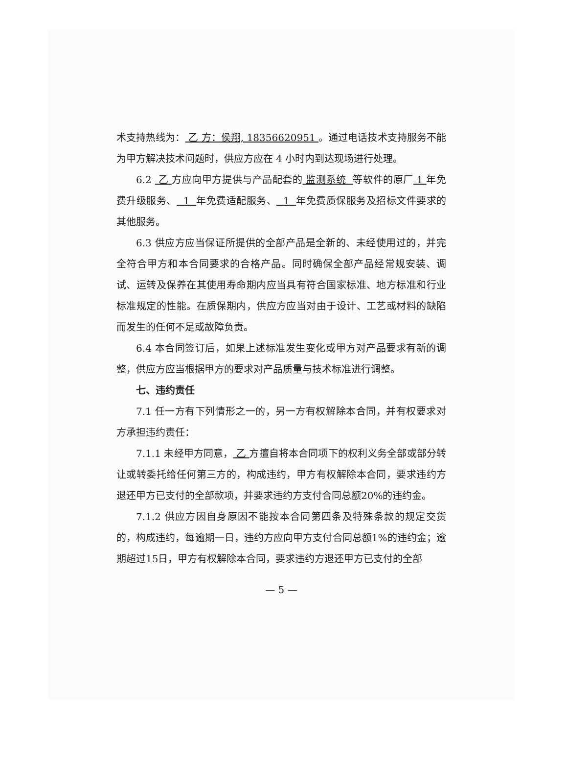术支持热线为： 乙 方：侯翔, 18356620951 。通过电话技术支持服务不能为甲方解决技术问题时，供应方应在 4 小时内到达现场进行处理。
6.2 乙 方应向甲方提供与产品配套的 监测系统 等软件的原厂 1 年免费升级服务、 1 年免费适配服务、 1 年免费质保服务及招标文件要求的其他服务。
6.3 供应方应当保证所提供的全部产品是全新的、未经使用过的，并完全符合甲方和本合同要求的合格产品。同时确保全部产品经常规安装、调试、运转及保养在其使用寿命期内应当具有符合国家标准、地方标准和行业标准规定的性能。在质保期内，供应方应当对由于设计、工艺或材料的缺陷而发生的任何不足或故障负责。
6.4 本合同签订后，如果上述标准发生变化或甲方对产品要求有新的调整，供应方应当根据甲方的要求对产品质量与技术标准进行调整。
七、违约责任
7.1 任一方有下列情形之一的，另一方有权解除本合同，并有权要求对方承担违约责任：
7.1.1 未经甲方同意， 乙 方擅自将本合同项下的权利义务全部或部分转让或转委托给任何第三方的，构成违约，甲方有权解除本合同，要求违约方退还甲方已支付的全部款项，并要求违约方支付合同总额20%的违约金。
7.1.2 供应方因自身原因不能按本合同第四条及特殊条款的规定交货的，构成违约，每逾期一日，违约方应向甲方支付合同总额1%的违约金；逾期超过15日，甲方有权解除本合同，要求违约方退还甲方已支付的全部
— 5 —